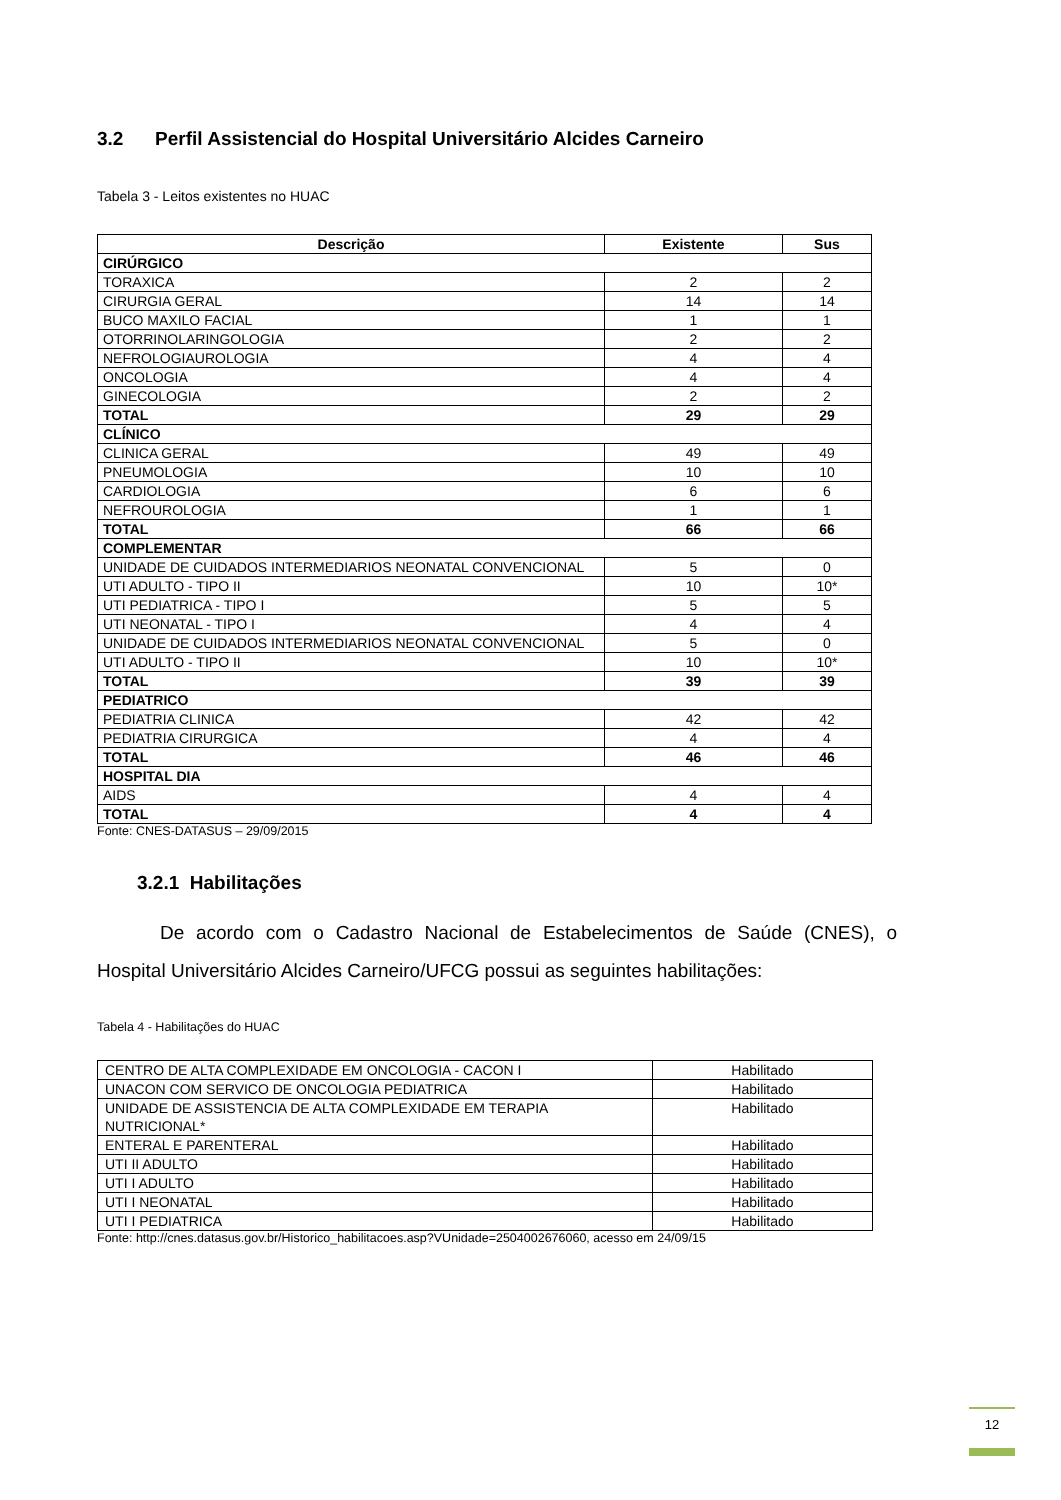3.2 Perfil Assistencial do Hospital Universitário Alcides Carneiro
Tabela 3 - Leitos existentes no HUAC
| Descrição | Existente | Sus |
| --- | --- | --- |
| CIRÚRGICO | | |
| TORAXICA | 2 | 2 |
| CIRURGIA GERAL | 14 | 14 |
| BUCO MAXILO FACIAL | 1 | 1 |
| OTORRINOLARINGOLOGIA | 2 | 2 |
| NEFROLOGIAUROLOGIA | 4 | 4 |
| ONCOLOGIA | 4 | 4 |
| GINECOLOGIA | 2 | 2 |
| TOTAL | 29 | 29 |
| CLÍNICO | | |
| CLINICA GERAL | 49 | 49 |
| PNEUMOLOGIA | 10 | 10 |
| CARDIOLOGIA | 6 | 6 |
| NEFROUROLOGIA | 1 | 1 |
| TOTAL | 66 | 66 |
| COMPLEMENTAR | | |
| UNIDADE DE CUIDADOS INTERMEDIARIOS NEONATAL CONVENCIONAL | 5 | 0 |
| UTI ADULTO - TIPO II | 10 | 10* |
| UTI PEDIATRICA - TIPO I | 5 | 5 |
| UTI NEONATAL - TIPO I | 4 | 4 |
| UNIDADE DE CUIDADOS INTERMEDIARIOS NEONATAL CONVENCIONAL | 5 | 0 |
| UTI ADULTO - TIPO II | 10 | 10* |
| TOTAL | 39 | 39 |
| PEDIATRICO | | |
| PEDIATRIA CLINICA | 42 | 42 |
| PEDIATRIA CIRURGICA | 4 | 4 |
| TOTAL | 46 | 46 |
| HOSPITAL DIA | | |
| AIDS | 4 | 4 |
| TOTAL | 4 | 4 |
Fonte: CNES-DATASUS – 29/09/2015
3.2.1 Habilitações
De acordo com o Cadastro Nacional de Estabelecimentos de Saúde (CNES), o Hospital Universitário Alcides Carneiro/UFCG possui as seguintes habilitações:
Tabela 4 - Habilitações do HUAC
| CENTRO DE ALTA COMPLEXIDADE EM ONCOLOGIA - CACON I | Habilitado |
| UNACON COM SERVICO DE ONCOLOGIA PEDIATRICA | Habilitado |
| UNIDADE DE ASSISTENCIA DE ALTA COMPLEXIDADE EM TERAPIA NUTRICIONAL* | Habilitado |
| ENTERAL E PARENTERAL | Habilitado |
| UTI II ADULTO | Habilitado |
| UTI I ADULTO | Habilitado |
| UTI I NEONATAL | Habilitado |
| UTI I PEDIATRICA | Habilitado |
Fonte: http://cnes.datasus.gov.br/Historico_habilitacoes.asp?VUnidade=2504002676060, acesso em 24/09/15
12